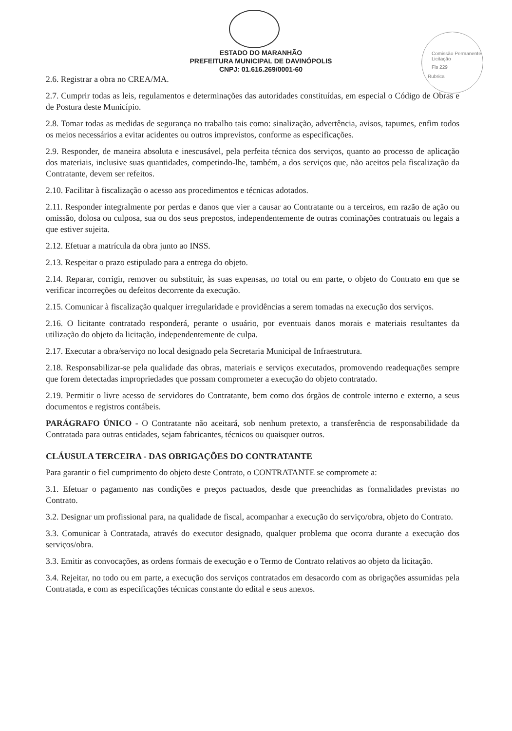Comissão Permanente Licitação
Fls 229
Rubrica
ESTADO DO MARANHÃO
PREFEITURA MUNICIPAL DE DAVINÓPOLIS
CNPJ: 01.616.269/0001-60
2.6. Registrar a obra no CREA/MA.
2.7. Cumprir todas as leis, regulamentos e determinações das autoridades constituídas, em especial o Código de Obras e de Postura deste Município.
2.8. Tomar todas as medidas de segurança no trabalho tais como: sinalização, advertência, avisos, tapumes, enfim todos os meios necessários a evitar acidentes ou outros imprevistos, conforme as especificações.
2.9. Responder, de maneira absoluta e inescusável, pela perfeita técnica dos serviços, quanto ao processo de aplicação dos materiais, inclusive suas quantidades, competindo-lhe, também, a dos serviços que, não aceitos pela fiscalização da Contratante, devem ser refeitos.
2.10. Facilitar à fiscalização o acesso aos procedimentos e técnicas adotados.
2.11. Responder integralmente por perdas e danos que vier a causar ao Contratante ou a terceiros, em razão de ação ou omissão, dolosa ou culposa, sua ou dos seus prepostos, independentemente de outras cominações contratuais ou legais a que estiver sujeita.
2.12. Efetuar a matrícula da obra junto ao INSS.
2.13. Respeitar o prazo estipulado para a entrega do objeto.
2.14. Reparar, corrigir, remover ou substituir, às suas expensas, no total ou em parte, o objeto do Contrato em que se verificar incorreções ou defeitos decorrente da execução.
2.15. Comunicar à fiscalização qualquer irregularidade e providências a serem tomadas na execução dos serviços.
2.16. O licitante contratado responderá, perante o usuário, por eventuais danos morais e materiais resultantes da utilização do objeto da licitação, independentemente de culpa.
2.17. Executar a obra/serviço no local designado pela Secretaria Municipal de Infraestrutura.
2.18. Responsabilizar-se pela qualidade das obras, materiais e serviços executados, promovendo readequações sempre que forem detectadas impropriedades que possam comprometer a execução do objeto contratado.
2.19. Permitir o livre acesso de servidores do Contratante, bem como dos órgãos de controle interno e externo, a seus documentos e registros contábeis.
PARÁGRAFO ÚNICO - O Contratante não aceitará, sob nenhum pretexto, a transferência de responsabilidade da Contratada para outras entidades, sejam fabricantes, técnicos ou quaisquer outros.
CLÁUSULA TERCEIRA - DAS OBRIGAÇÕES DO CONTRATANTE
Para garantir o fiel cumprimento do objeto deste Contrato, o CONTRATANTE se compromete a:
3.1. Efetuar o pagamento nas condições e preços pactuados, desde que preenchidas as formalidades previstas no Contrato.
3.2. Designar um profissional para, na qualidade de fiscal, acompanhar a execução do serviço/obra, objeto do Contrato.
3.3. Comunicar à Contratada, através do executor designado, qualquer problema que ocorra durante a execução dos serviços/obra.
3.3. Emitir as convocações, as ordens formais de execução e o Termo de Contrato relativos ao objeto da licitação.
3.4. Rejeitar, no todo ou em parte, a execução dos serviços contratados em desacordo com as obrigações assumidas pela Contratada, e com as especificações técnicas constante do edital e seus anexos.